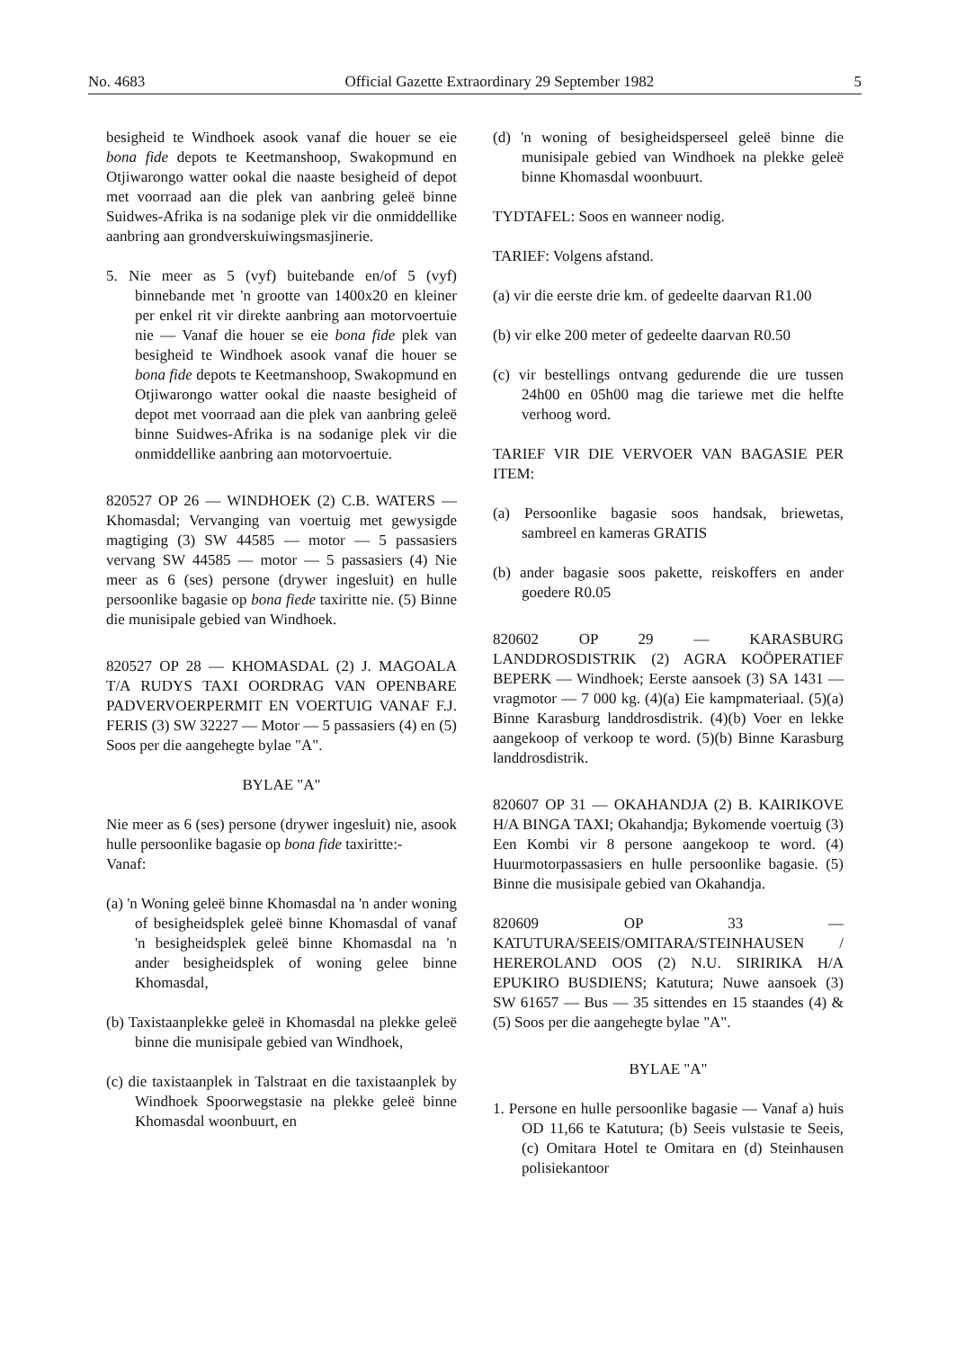No. 4683 Official Gazette Extraordinary 29 September 1982 5
besigheid te Windhoek asook vanaf die houer se eie bona fide depots te Keetmanshoop, Swakopmund en Otjiwarongo watter ookal die naaste besigheid of depot met voorraad aan die plek van aanbring geleë binne Suidwes-Afrika is na sodanige plek vir die onmiddellike aanbring aan grondverskuiwingsmasjinerie.
5. Nie meer as 5 (vyf) buitebande en/of 5 (vyf) binnebande met 'n grootte van 1400x20 en kleiner per enkel rit vir direkte aanbring aan motorvoertuie nie — Vanaf die houer se eie bona fide plek van besigheid te Windhoek asook vanaf die houer se bona fide depots te Keetmanshoop, Swakopmund en Otjiwarongo watter ookal die naaste besigheid of depot met voorraad aan die plek van aanbring geleë binne Suidwes-Afrika is na sodanige plek vir die onmiddellike aanbring aan motorvoertuie.
820527 OP 26 — WINDHOEK (2) C.B. WATERS — Khomasdal; Vervanging van voertuig met gewysigde magtiging (3) SW 44585 — motor — 5 passasiers vervang SW 44585 — motor — 5 passasiers (4) Nie meer as 6 (ses) persone (drywer ingesluit) en hulle persoonlike bagasie op bona fiede taxiritte nie. (5) Binne die munisipale gebied van Windhoek.
820527 OP 28 — KHOMASDAL (2) J. MAGOALA T/A RUDYS TAXI OORDRAG VAN OPENBARE PADVERVOERPERMIT EN VOERTUIG VANAF F.J. FERIS (3) SW 32227 — Motor — 5 passasiers (4) en (5) Soos per die aangehegte bylae "A".
BYLAE "A"
Nie meer as 6 (ses) persone (drywer ingesluit) nie, asook hulle persoonlike bagasie op bona fide taxiritte:-
Vanaf:
(a) 'n Woning geleë binne Khomasdal na 'n ander woning of besigheidsplek geleë binne Khomasdal of vanaf 'n besigheidsplek geleë binne Khomasdal na 'n ander besigheidsplek of woning gelee binne Khomasdal,
(b) Taxistaanplekke geleë in Khomasdal na plekke geleë binne die munisipale gebied van Windhoek,
(c) die taxistaanplek in Talstraat en die taxistaanplek by Windhoek Spoorwegstasie na plekke geleë binne Khomasdal woonbuurt, en
(d) 'n woning of besigheidsperseel geleë binne die munisipale gebied van Windhoek na plekke geleë binne Khomasdal woonbuurt.
TYDTAFEL: Soos en wanneer nodig.
TARIEF: Volgens afstand.
(a) vir die eerste drie km. of gedeelte daarvan R1.00
(b) vir elke 200 meter of gedeelte daarvan R0.50
(c) vir bestellings ontvang gedurende die ure tussen 24h00 en 05h00 mag die tariewe met die helfte verhoog word.
TARIEF VIR DIE VERVOER VAN BAGASIE PER ITEM:
(a) Persoonlike bagasie soos handsak, briewetas, sambreel en kameras GRATIS
(b) ander bagasie soos pakette, reiskoffers en ander goedere R0.05
820602 OP 29 — KARASBURG LANDDROSDISTRIK (2) AGRA KOÖPERATIEF BEPERK — Windhoek; Eerste aansoek (3) SA 1431 — vragmotor — 7 000 kg. (4)(a) Eie kampmateriaal. (5)(a) Binne Karasburg landdrosdistrik. (4)(b) Voer en lekke aangekoop of verkoop te word. (5)(b) Binne Karasburg landdrosdistrik.
820607 OP 31 — OKAHANDJA (2) B. KAIRIKOVE H/A BINGA TAXI; Okahandja; Bykomende voertuig (3) Een Kombi vir 8 persone aangekoop te word. (4) Huurmotorpassasiers en hulle persoonlike bagasie. (5) Binne die musisipale gebied van Okahandja.
820609 OP 33 — KATUTURA/SEEIS/OMITARA/STEINHAUSEN / HEREROLAND OOS (2) N.U. SIRIRIKA H/A EPUKIRO BUSDIENS; Katutura; Nuwe aansoek (3) SW 61657 — Bus — 35 sittendes en 15 staandes (4) & (5) Soos per die aangehegte bylae "A".
BYLAE "A"
1. Persone en hulle persoonlike bagasie — Vanaf a) huis OD 11,66 te Katutura; (b) Seeis vulstasie te Seeis, (c) Omitara Hotel te Omitara en (d) Steinhausen polisiekantoor